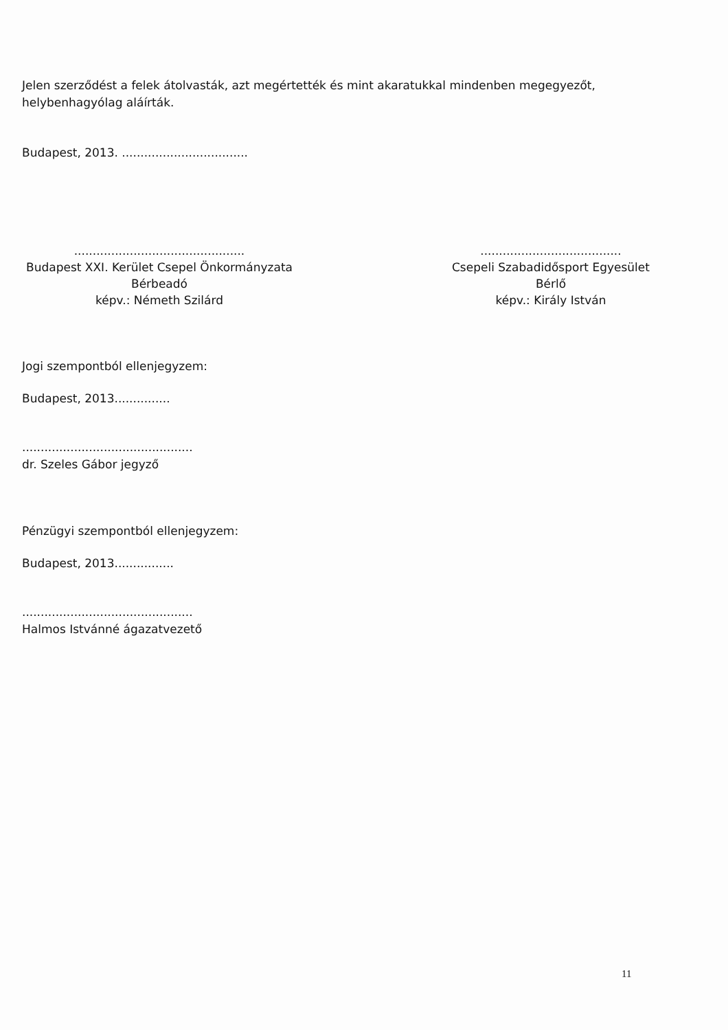Jelen szerződést a felek átolvasták, azt megértették és mint akaratukkal mindenben megegyezőt, helybenhagyólag aláírták.
Budapest, 2013. ..................................
..............................................
Budapest XXI. Kerület Csepel Önkormányzata
Bérbeadó
képv.: Németh Szilárd
......................................
Csepeli Szabadidősport Egyesület
Bérlő
képv.: Király István
Jogi szempontból ellenjegyzem:
Budapest, 2013...............
..............................................
dr. Szeles Gábor jegyző
Pénzügyi szempontból ellenjegyzem:
Budapest, 2013................
..............................................
Halmos Istvánné ágazatvezető
11